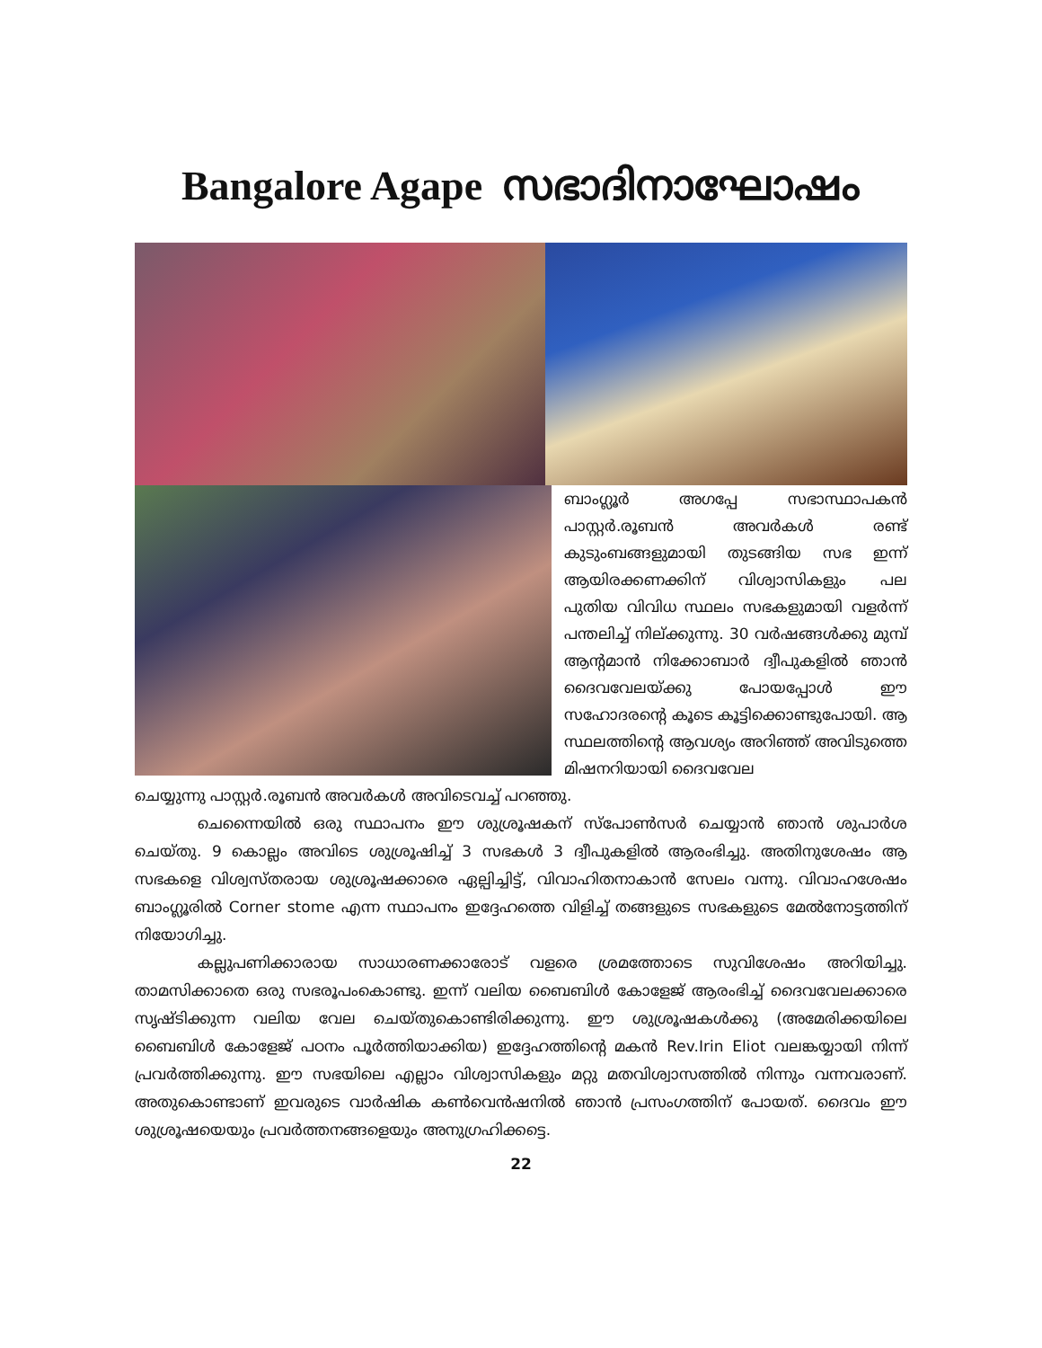Bangalore Agape സഭാദിനാഘോഷം
ബാംഗ്ലൂർ അഗപ്പേ സഭാസ്ഥാപകൻ പാസ്റ്റർ.രൂബൻ അവർകൾ രണ്ട് കുടുംബങ്ങളുമായി തുടങ്ങിയ സഭ ഇന്ന് ആയിരക്കണക്കിന് വിശ്വാസികളും പല പുതിയ വിവിധ സ്ഥലം സഭകളുമായി വളർന്ന് പന്തലിച്ച് നില്ക്കുന്നു. 30 വർഷങ്ങൾക്കു മുമ്പ് ആന്റമാൻ നിക്കോബാർ ദ്വീപുകളിൽ ഞാൻ ദൈവവേലയ്ക്കു പോയപ്പോൾ ഈ സഹോദരന്റെ കൂടെ കൂട്ടിക്കൊണ്ടുപോയി. ആ സ്ഥലത്തിന്റെ ആവശ്യം അറിഞ്ഞ് അവിടുത്തെ മിഷനറിയായി ദൈവവേല
ചെയ്യുന്നു പാസ്റ്റർ.രൂബൻ അവർകൾ അവിടെവച്ച് പറഞ്ഞു.
ചെന്നൈയിൽ ഒരു സ്ഥാപനം ഈ ശുശ്രൂഷകന് സ്പോൺസർ ചെയ്യാൻ ഞാൻ ശുപാർശ ചെയ്തു. 9 കൊല്ലം അവിടെ ശുശ്രൂഷിച്ച് 3 സഭകൾ 3 ദ്വീപുകളിൽ ആരംഭിച്ചു. അതിനുശേഷം ആ സഭകളെ വിശ്വസ്തരായ ശുശ്രൂഷക്കാരെ ഏല്പിച്ചിട്ട്, വിവാഹിതനാകാൻ സേലം വന്നു. വിവാഹശേഷം ബാംഗ്ലൂരിൽ Corner stome എന്ന സ്ഥാപനം ഇദ്ദേഹത്തെ വിളിച്ച് തങ്ങളുടെ സഭകളുടെ മേൽനോട്ടത്തിന് നിയോഗിച്ചു.
കല്ലുപണിക്കാരായ സാധാരണക്കാരോട് വളരെ ശ്രമത്തോടെ സുവിശേഷം അറിയിച്ചു. താമസിക്കാതെ ഒരു സഭരൂപംകൊണ്ടു. ഇന്ന് വലിയ ബൈബിൾ കോളേജ് ആരംഭിച്ച് ദൈവവേലക്കാരെ സൃഷ്ടിക്കുന്ന വലിയ വേല ചെയ്തുകൊണ്ടിരിക്കുന്നു. ഈ ശുശ്രൂഷകൾക്കു (അമേരിക്കയിലെ ബൈബിൾ കോളേജ് പഠനം പൂർത്തിയാക്കിയ) ഇദ്ദേഹത്തിന്റെ മകൻ Rev.Irin Eliot വലങ്കയ്യായി നിന്ന് പ്രവർത്തിക്കുന്നു. ഈ സഭയിലെ എല്ലാം വിശ്വാസികളും മറ്റു മതവിശ്വാസത്തിൽ നിന്നും വന്നവരാണ്. അതുകൊണ്ടാണ് ഇവരുടെ വാർഷിക കൺവെൻഷനിൽ ഞാൻ പ്രസംഗത്തിന് പോയത്. ദൈവം ഈ ശുശ്രൂഷയെയും പ്രവർത്തനങ്ങളെയും അനുഗ്രഹിക്കട്ടെ.
22